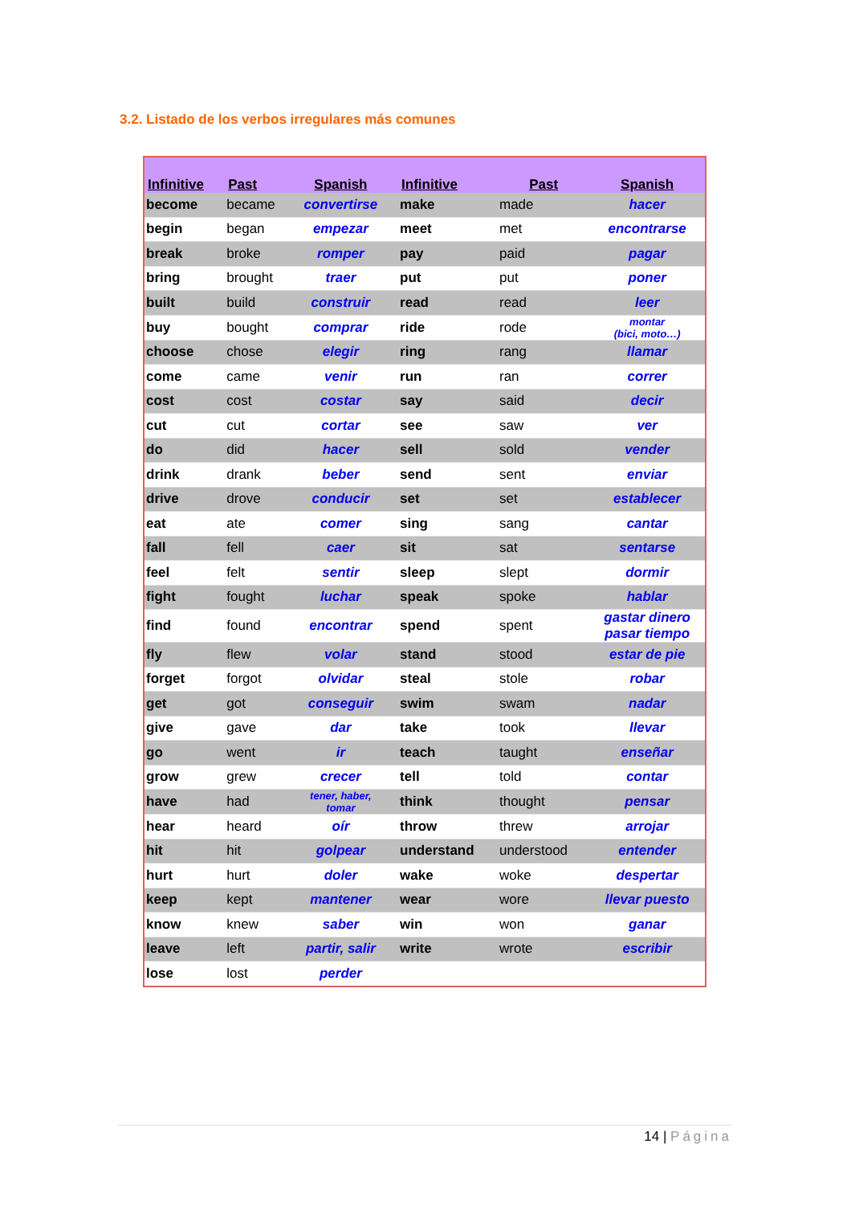3.2. Listado de los verbos irregulares más comunes
| Infinitive | Past | Spanish | | Infinitive | Past | Spanish |
| --- | --- | --- | --- | --- | --- | --- |
| become | became | convertirse | | make | made | hacer |
| begin | began | empezar | | meet | met | encontrarse |
| break | broke | romper | | pay | paid | pagar |
| bring | brought | traer | | put | put | poner |
| built | build | construir | | read | read | leer |
| buy | bought | comprar | | ride | rode | montar (bici, moto…) |
| choose | chose | elegir | | ring | rang | llamar |
| come | came | venir | | run | ran | correr |
| cost | cost | costar | | say | said | decir |
| cut | cut | cortar | | see | saw | ver |
| do | did | hacer | | sell | sold | vender |
| drink | drank | beber | | send | sent | enviar |
| drive | drove | conducir | | set | set | establecer |
| eat | ate | comer | | sing | sang | cantar |
| fall | fell | caer | | sit | sat | sentarse |
| feel | felt | sentir | | sleep | slept | dormir |
| fight | fought | luchar | | speak | spoke | hablar |
| find | found | encontrar | | spend | spent | gastar dinero pasar tiempo |
| fly | flew | volar | | stand | stood | estar de pie |
| forget | forgot | olvidar | | steal | stole | robar |
| get | got | conseguir | | swim | swam | nadar |
| give | gave | dar | | take | took | llevar |
| go | went | ir | | teach | taught | enseñar |
| grow | grew | crecer | | tell | told | contar |
| have | had | tener, haber, tomar | | think | thought | pensar |
| hear | heard | oír | | throw | threw | arrojar |
| hit | hit | golpear | | understand | understood | entender |
| hurt | hurt | doler | | wake | woke | despertar |
| keep | kept | mantener | | wear | wore | llevar puesto |
| know | knew | saber | | win | won | ganar |
| leave | left | partir, salir | | write | wrote | escribir |
| lose | lost | perder | | | | |
14 | Página